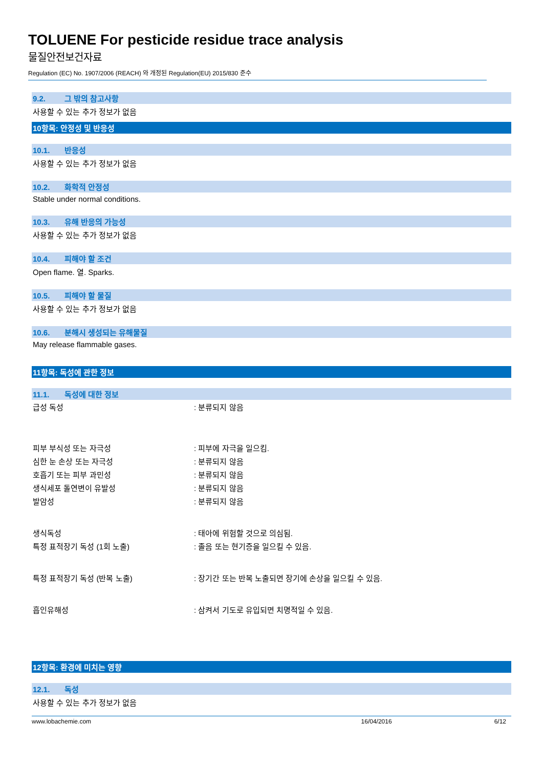TOLUENE For pesticide residue trace analysis
물질안전보건자료
Regulation (EC) No. 1907/2006 (REACH) 와 개정된 Regulation(EU) 2015/830 준수
9.2. 그 밖의 참고사항
사용할 수 있는 추가 정보가 없음
10항목: 안정성 및 반응성
10.1. 반응성
사용할 수 있는 추가 정보가 없음
10.2. 화학적 안정성
Stable under normal conditions.
10.3. 유해 반응의 가능성
사용할 수 있는 추가 정보가 없음
10.4. 피해야 할 조건
Open flame. 열. Sparks.
10.5. 피해야 할 물질
사용할 수 있는 추가 정보가 없음
10.6. 분해시 생성되는 유해물질
May release flammable gases.
11항목: 독성에 관한 정보
11.1. 독성에 대한 정보
급성 독성 : 분류되지 않음
피부 부식성 또는 자극성 : 피부에 자극을 일으킴.
심한 눈 손상 또는 자극성 : 분류되지 않음
호흡기 또는 피부 과민성 : 분류되지 않음
생식세포 돌연변이 유발성 : 분류되지 않음
발암성 : 분류되지 않음
생식독성 : 태아에 위험할 것으로 의심됨.
특정 표적장기 독성 (1회 노출)
: 졸음 또는 현기증을 일으킬 수 있음.
특정 표적장기 독성 (반복 노출)
: 장기간 또는 반복 노출되면 장기에 손상을 일으킬 수 있음.
흡인유해성
: 삼켜서 기도로 유입되면 치명적일 수 있음.
12항목: 환경에 미치는 영향
12.1. 독성
사용할 수 있는 추가 정보가 없음
www.lobachemie.com 16/04/2016 6/12